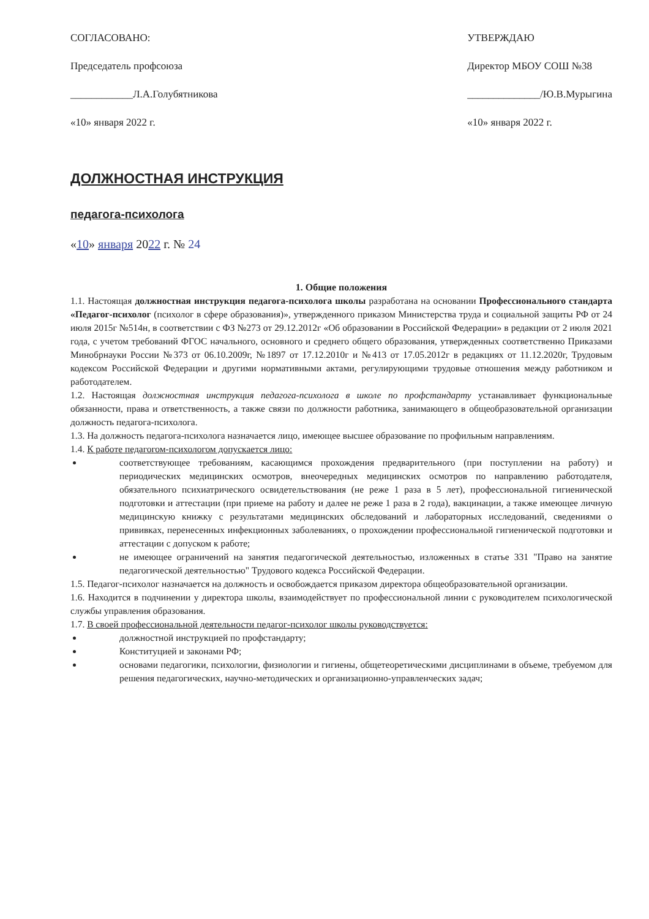СОГЛАСОВАНО:
Председатель профсоюза
____________Л.А.Голубятникова
«10» января 2022 г.
УТВЕРЖДАЮ
Директор МБОУ СОШ №38
______________/Ю.В.Мурыгина
«10» января 2022 г.
ДОЛЖНОСТНАЯ ИНСТРУКЦИЯ
педагога-психолога
«10» января 2022 г. № 24
1. Общие положения
1.1. Настоящая должностная инструкция педагога-психолога школы разработана на основании Профессионального стандарта «Педагог-психолог (психолог в сфере образования)», утвержденного приказом Министерства труда и социальной защиты РФ от 24 июля 2015г №514н, в соответствии с ФЗ №273 от 29.12.2012г «Об образовании в Российской Федерации» в редакции от 2 июля 2021 года, с учетом требований ФГОС начального, основного и среднего общего образования, утвержденных соответственно Приказами Минобрнауки России №373 от 06.10.2009г, №1897 от 17.12.2010г и №413 от 17.05.2012г в редакциях от 11.12.2020г, Трудовым кодексом Российской Федерации и другими нормативными актами, регулирующими трудовые отношения между работником и работодателем.
1.2. Настоящая должностная инструкция педагога-психолога в школе по профстандарту устанавливает функциональные обязанности, права и ответственность, а также связи по должности работника, занимающего в общеобразовательной организации должность педагога-психолога.
1.3. На должность педагога-психолога назначается лицо, имеющее высшее образование по профильным направлениям.
1.4. К работе педагогом-психологом допускается лицо:
соответствующее требованиям, касающимся прохождения предварительного (при поступлении на работу) и периодических медицинских осмотров, внеочередных медицинских осмотров по направлению работодателя, обязательного психиатрического освидетельствования (не реже 1 раза в 5 лет), профессиональной гигиенической подготовки и аттестации (при приеме на работу и далее не реже 1 раза в 2 года), вакцинации, а также имеющее личную медицинскую книжку с результатами медицинских обследований и лабораторных исследований, сведениями о прививках, перенесенных инфекционных заболеваниях, о прохождении профессиональной гигиенической подготовки и аттестации с допуском к работе;
не имеющее ограничений на занятия педагогической деятельностью, изложенных в статье 331 "Право на занятие педагогической деятельностью" Трудового кодекса Российской Федерации.
1.5. Педагог-психолог назначается на должность и освобождается приказом директора общеобразовательной организации.
1.6. Находится в подчинении у директора школы, взаимодействует по профессиональной линии с руководителем психологической службы управления образования.
1.7. В своей профессиональной деятельности педагог-психолог школы руководствуется:
должностной инструкцией по профстандарту;
Конституцией и законами РФ;
основами педагогики, психологии, физиологии и гигиены, общетеоретическими дисциплинами в объеме, требуемом для решения педагогических, научно-методических и организационно-управленческих задач;